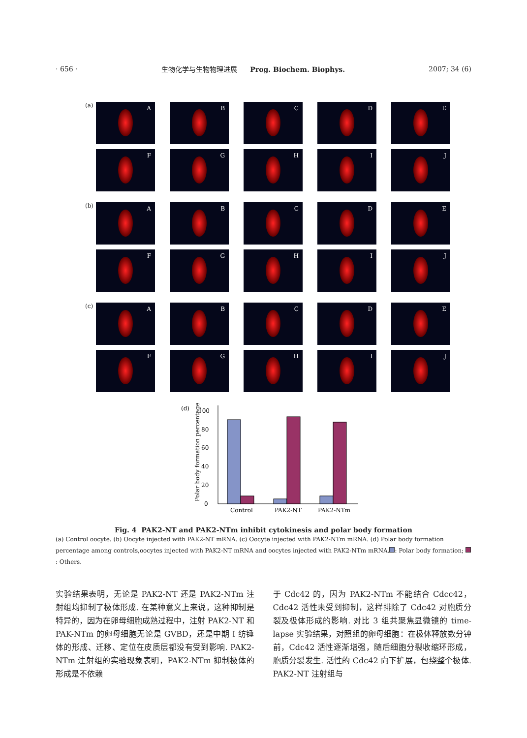· 656 · 生物化学与生物物理进展 Prog. Biochem. Biophys. 2007; 34 (6)
(a)
A
B
C
D
E
F
G
H
I
J
(b)
A
B
C
D
E
F
G
H
I
J
(c)
A
B
C
D
E
F
G
H
I
J
(d)
Polar body formation percentage
0
20
40
60
80
100
Control
PAK2-NT
PAK2-NTm
Fig. 4 PAK2-NT and PAK2-NTm inhibit cytokinesis and polar body formation
(a) Control oocyte. (b) Oocyte injected with PAK2-NT mRNA. (c) Oocyte injected with PAK2-NTm mRNA. (d) Polar body formation percentage among controls,oocytes injected with PAK2-NT mRNA and oocytes injected with PAK2-NTm mRNA. : Polar body formation; : Others.
实验结果表明，无论是 PAK2-NT 还是 PAK2-NTm 注射组均抑制了极体形成. 在某种意义上来说，这种抑制是特异的，因为在卵母细胞成熟过程中，注射 PAK2-NT 和 PAK-NTm 的卵母细胞无论是 GVBD，还是中期 I 纺锤体的形成、迁移、定位在皮质层都没有受到影响. PAK2-NTm 注射组的实验现象表明，PAK2-NTm 抑制极体的形成是不依赖
于 Cdc42 的，因为 PAK2-NTm 不能结合 Cdcc42，Cdc42 活性未受到抑制，这样排除了 Cdc42 对胞质分裂及极体形成的影响. 对比 3 组共聚焦显微镜的 time-lapse 实验结果，对照组的卵母细胞：在极体释放数分钟前，Cdc42 活性逐渐增强，随后细胞分裂收缩环形成，胞质分裂发生. 活性的 Cdc42 向下扩展，包绕整个极体. PAK2-NT 注射组与